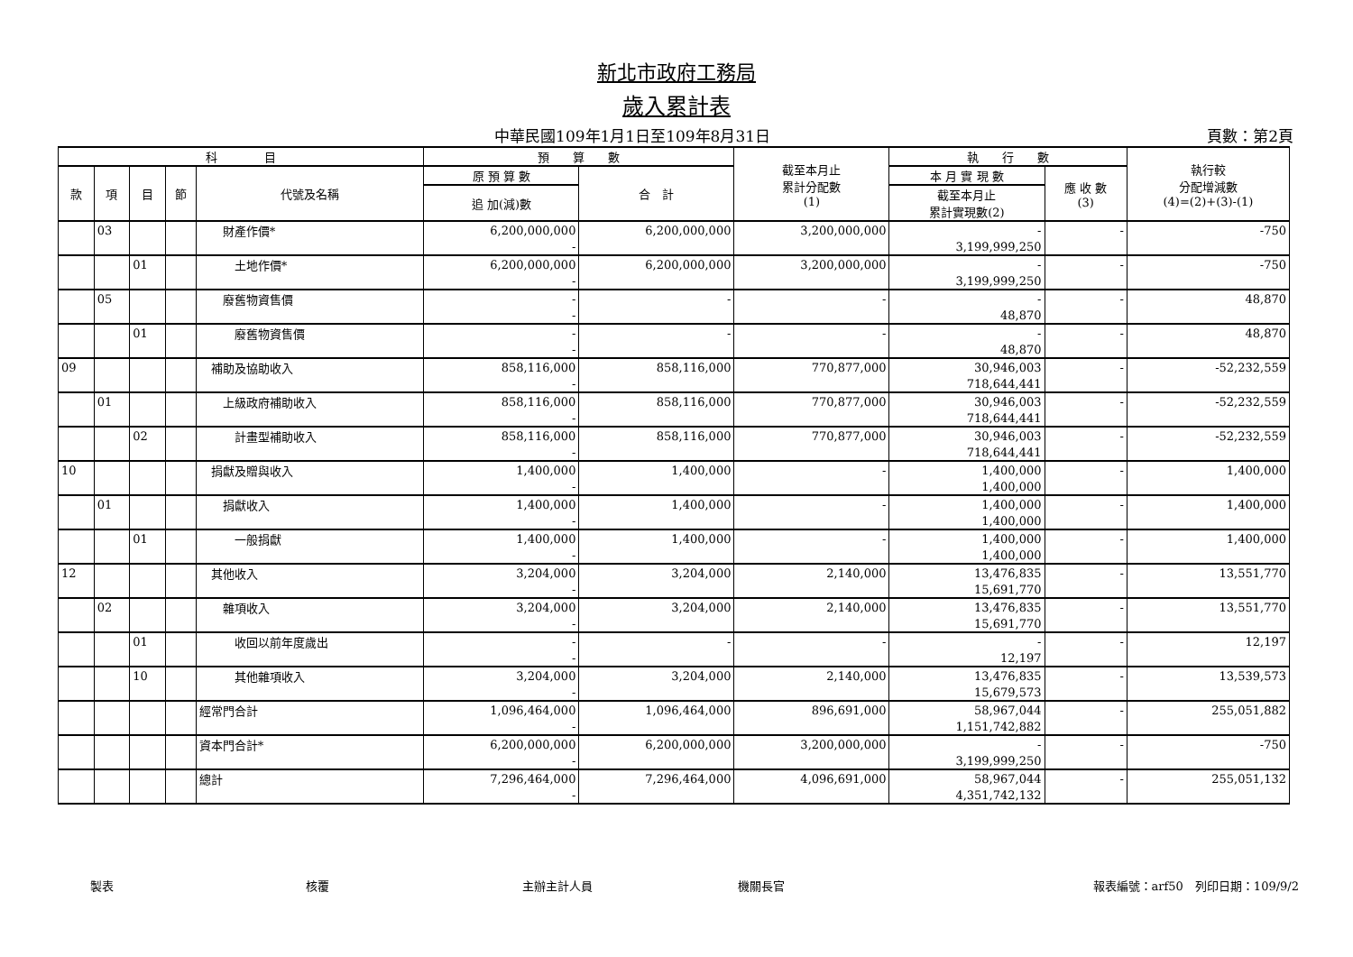新北市政府工務局
歲入累計表
中華民國109年1月1日至109年8月31日 頁數：第2頁
| 科 目 | | | | | 預 算 數 | | 截至本月止 累計分配數 (1) | 執 行 數 | | 執行較 分配增減數 (4)=(2)+(3)-(1) |
| --- | --- | --- | --- | --- | --- | --- | --- | --- | --- | --- |
| 款 | 項 | 目 | 節 | 代號及名稱 | 原 預 算 數 | 合 計 | | 本 月 實 現 數 | 應 收 數 (3) | |
| | | | | | 追 加(減)數 | | | 截至本月止 累計實現數(2) | | |
| | 03 | | | 財產作價* | 6,200,000,000 | 6,200,000,000 | 3,200,000,000 | - | - | -750 |
| | | | | | - | | | 3,199,999,250 | | |
| | | 01 | | 土地作價* | 6,200,000,000 | 6,200,000,000 | 3,200,000,000 | - | - | -750 |
| | | | | | - | | | 3,199,999,250 | | |
| | 05 | | | 廢舊物資售價 | - | - | - | - | - | 48,870 |
| | | | | | - | | | 48,870 | | |
| | | 01 | | 廢舊物資售價 | - | - | - | - | - | 48,870 |
| | | | | | - | | | 48,870 | | |
| 09 | | | | 補助及協助收入 | 858,116,000 | 858,116,000 | 770,877,000 | 30,946,003 | - | -52,232,559 |
| | | | | | - | | | 718,644,441 | | |
| | 01 | | | 上級政府補助收入 | 858,116,000 | 858,116,000 | 770,877,000 | 30,946,003 | - | -52,232,559 |
| | | | | | - | | | 718,644,441 | | |
| | | 02 | | 計畫型補助收入 | 858,116,000 | 858,116,000 | 770,877,000 | 30,946,003 | - | -52,232,559 |
| | | | | | - | | | 718,644,441 | | |
| 10 | | | | 捐獻及贈與收入 | 1,400,000 | 1,400,000 | - | 1,400,000 | - | 1,400,000 |
| | | | | | - | | | 1,400,000 | | |
| | 01 | | | 捐獻收入 | 1,400,000 | 1,400,000 | - | 1,400,000 | - | 1,400,000 |
| | | | | | - | | | 1,400,000 | | |
| | | 01 | | 一般捐獻 | 1,400,000 | 1,400,000 | - | 1,400,000 | - | 1,400,000 |
| | | | | | - | | | 1,400,000 | | |
| 12 | | | | 其他收入 | 3,204,000 | 3,204,000 | 2,140,000 | 13,476,835 | - | 13,551,770 |
| | | | | | - | | | 15,691,770 | | |
| | 02 | | | 雜項收入 | 3,204,000 | 3,204,000 | 2,140,000 | 13,476,835 | - | 13,551,770 |
| | | | | | - | | | 15,691,770 | | |
| | | 01 | | 收回以前年度歲出 | - | - | - | - | - | 12,197 |
| | | | | | - | | | 12,197 | | |
| | | 10 | | 其他雜項收入 | 3,204,000 | 3,204,000 | 2,140,000 | 13,476,835 | - | 13,539,573 |
| | | | | | - | | | 15,679,573 | | |
| | | | | 經常門合計 | 1,096,464,000 | 1,096,464,000 | 896,691,000 | 58,967,044 | - | 255,051,882 |
| | | | | | - | | | 1,151,742,882 | | |
| | | | | 資本門合計* | 6,200,000,000 | 6,200,000,000 | 3,200,000,000 | - | - | -750 |
| | | | | | - | | | 3,199,999,250 | | |
| | | | | 總計 | 7,296,464,000 | 7,296,464,000 | 4,096,691,000 | 58,967,044 | - | 255,051,132 |
| | | | | | - | | | 4,351,742,132 | | |
製表 核覆 主辦主計人員 機關長官 報表編號：arf50　列印日期：109/9/2